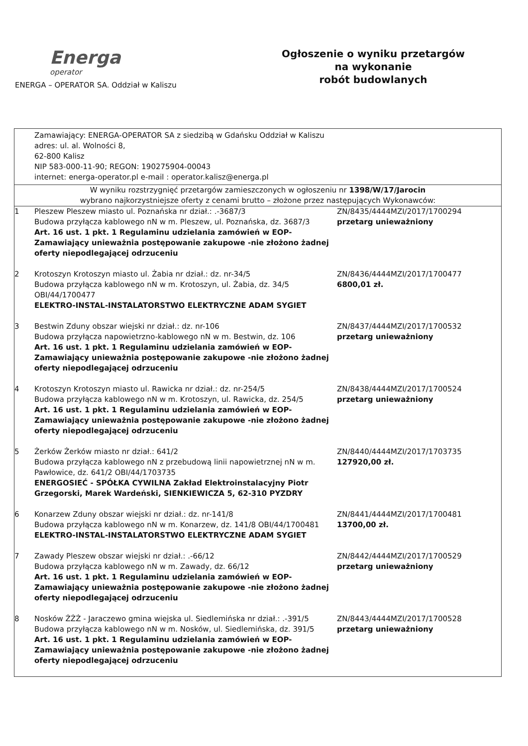Energa
operator
ENERGA – OPERATOR SA. Oddział w Kaliszu
Ogłoszenie o wyniku przetargów
na wykonanie
robót budowlanych
| Zamawiający: ENERGA-OPERATOR SA z siedzibą w Gdańsku Oddział w Kaliszu adres: ul. al. Wolności 8, 62-800 Kalisz NIP 583-000-11-90; REGON: 190275904-00043 internet: energa-operator.pl e-mail : operator.kalisz@energa.pl | | |
| W wyniku rozstrzygnięć przetargów zamieszczonych w ogłoszeniu nr 1398/W/17/Jarocin wybrano najkorzystniejsze oferty z cenami brutto – złożone przez następujących Wykonawców: | | |
| 1 | Pleszew Pleszew miasto ul. Poznańska nr dział.: .-3687/3 Budowa przyłącza kablowego nN w m. Pleszew, ul. Poznańska, dz. 3687/3 Art. 16 ust. 1 pkt. 1 Regulaminu udzielania zamówień w EOP-Zamawiający unieważnia postępowanie zakupowe -nie złożono żadnej oferty niepodlegającej odrzuceniu | ZN/8435/4444MZI/2017/1700294 przetarg unieważniony |
| 2 | Krotoszyn Krotoszyn miasto ul. Żabia nr dział.: dz. nr-34/5 Budowa przyłącza kablowego nN w m. Krotoszyn, ul. Żabia, dz. 34/5 OBI/44/1700477 ELEKTRO-INSTAL-INSTALATORSTWO ELEKTRYCZNE ADAM SYGIET | ZN/8436/4444MZI/2017/1700477 6800,01 zł. |
| 3 | Bestwin Zduny obszar wiejski nr dział.: dz. nr-106 Budowa przyłącza napowietrzno-kablowego nN w m. Bestwin, dz. 106 Art. 16 ust. 1 pkt. 1 Regulaminu udzielania zamówień w EOP-Zamawiający unieważnia postępowanie zakupowe -nie złożono żadnej oferty niepodlegającej odrzuceniu | ZN/8437/4444MZI/2017/1700532 przetarg unieważniony |
| 4 | Krotoszyn Krotoszyn miasto ul. Rawicka nr dział.: dz. nr-254/5 Budowa przyłącza kablowego nN w m. Krotoszyn, ul. Rawicka, dz. 254/5 Art. 16 ust. 1 pkt. 1 Regulaminu udzielania zamówień w EOP-Zamawiający unieważnia postępowanie zakupowe -nie złożono żadnej oferty niepodlegającej odrzuceniu | ZN/8438/4444MZI/2017/1700524 przetarg unieważniony |
| 5 | Żerków Żerków miasto nr dział.: 641/2 Budowa przyłącza kablowego nN z przebudową linii napowietrznej nN w m. Pawłowice, dz. 641/2 OBI/44/1703735 ENERGOSIEĆ - SPÓŁKA CYWILNA Zakład Elektroinstalacyjny Piotr Grzegorski, Marek Wardeński, SIENKIEWICZA 5, 62-310 PYZDRY | ZN/8440/4444MZI/2017/1703735 127920,00 zł. |
| 6 | Konarzew Zduny obszar wiejski nr dział.: dz. nr-141/8 Budowa przyłącza kablowego nN w m. Konarzew, dz. 141/8 OBI/44/1700481 ELEKTRO-INSTAL-INSTALATORSTWO ELEKTRYCZNE ADAM SYGIET | ZN/8441/4444MZI/2017/1700481 13700,00 zł. |
| 7 | Zawady Pleszew obszar wiejski nr dział.: .-66/12 Budowa przyłącza kablowego nN w m. Zawady, dz. 66/12 Art. 16 ust. 1 pkt. 1 Regulaminu udzielania zamówień w EOP-Zamawiający unieważnia postępowanie zakupowe -nie złożono żadnej oferty niepodlegającej odrzuceniu | ZN/8442/4444MZI/2017/1700529 przetarg unieważniony |
| 8 | Nosków ŻŻŻ - Jaraczewo gmina wiejska ul. Siedlemińska nr dział.: .-391/5 Budowa przyłącza kablowego nN w m. Nosków, ul. Siedlemińska, dz. 391/5 Art. 16 ust. 1 pkt. 1 Regulaminu udzielania zamówień w EOP-Zamawiający unieważnia postępowanie zakupowe -nie złożono żadnej oferty niepodlegającej odrzuceniu | ZN/8443/4444MZI/2017/1700528 przetarg unieważniony |